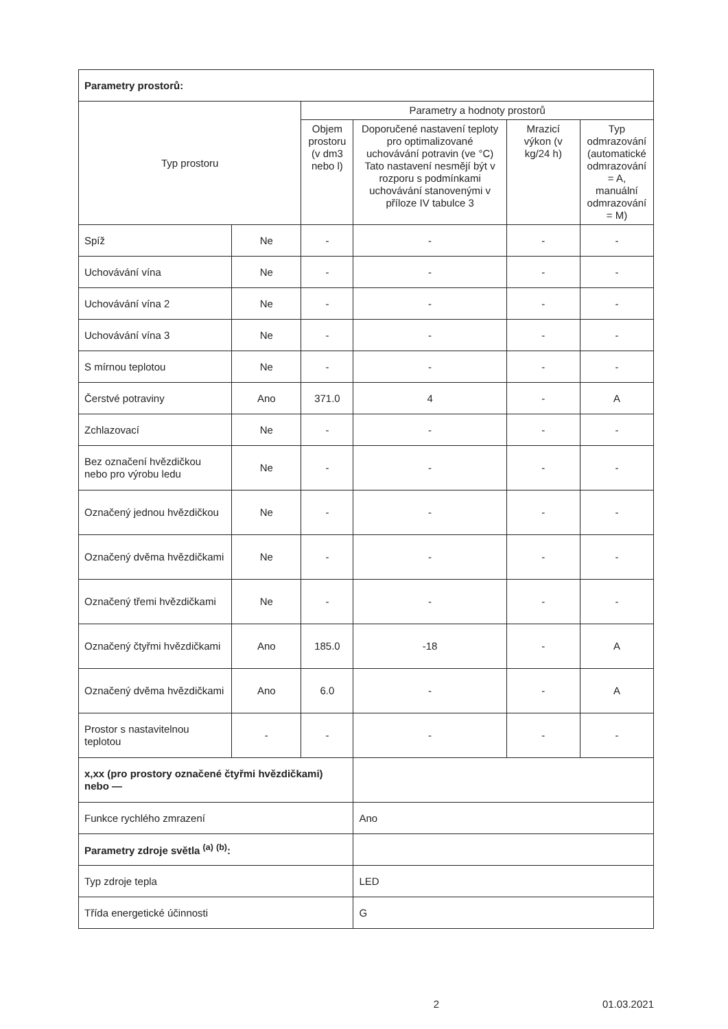| Parametry prostorů: | | | | | |
| Typ prostoru | | Parametry a hodnoty prostorů | | | |
| | | Objem prostoru (v dm3 nebo l) | Doporučené nastavení teploty pro optimalizované uchovávání potravin (ve °C) Tato nastavení nesmějí být v rozporu s podmínkami uchovávání stanovenými v příloze IV tabulce 3 | Mrazicí výkon (v kg/24 h) | Typ odmrazování (automatické odmrazování = A, manuální odmrazování = M) |
| Spíž | Ne | - | - | - | - |
| Uchovávání vína | Ne | - | - | - | - |
| Uchovávání vína 2 | Ne | - | - | - | - |
| Uchovávání vína 3 | Ne | - | - | - | - |
| S mírnou teplotou | Ne | - | - | - | - |
| Čerstvé potraviny | Ano | 371.0 | 4 | - | A |
| Zchlazovací | Ne | - | - | - | - |
| Bez označení hvězdičkou nebo pro výrobu ledu | Ne | - | - | - | - |
| Označený jednou hvězdičkou | Ne | - | - | - | - |
| Označený dvěma hvězdičkami | Ne | - | - | - | - |
| Označený třemi hvězdičkami | Ne | - | - | - | - |
| Označený čtyřmi hvězdičkami | Ano | 185.0 | -18 | - | A |
| Označený dvěma hvězdičkami | Ano | 6.0 | - | - | A |
| Prostor s nastavitelnou teplotou | - | - | - | - | - |
| x,xx (pro prostory označené čtyřmi hvězdičkami) nebo — | | | | | |
| Funkce rychlého zmrazení | | | Ano | | |
| Parametry zdroje světla <sup>(a)</sup> <sup>(b)</sup>: | | | | | |
| Typ zdroje tepla | | | LED | | |
| Třída energetické účinnosti | | | G | | |
2 01.03.2021